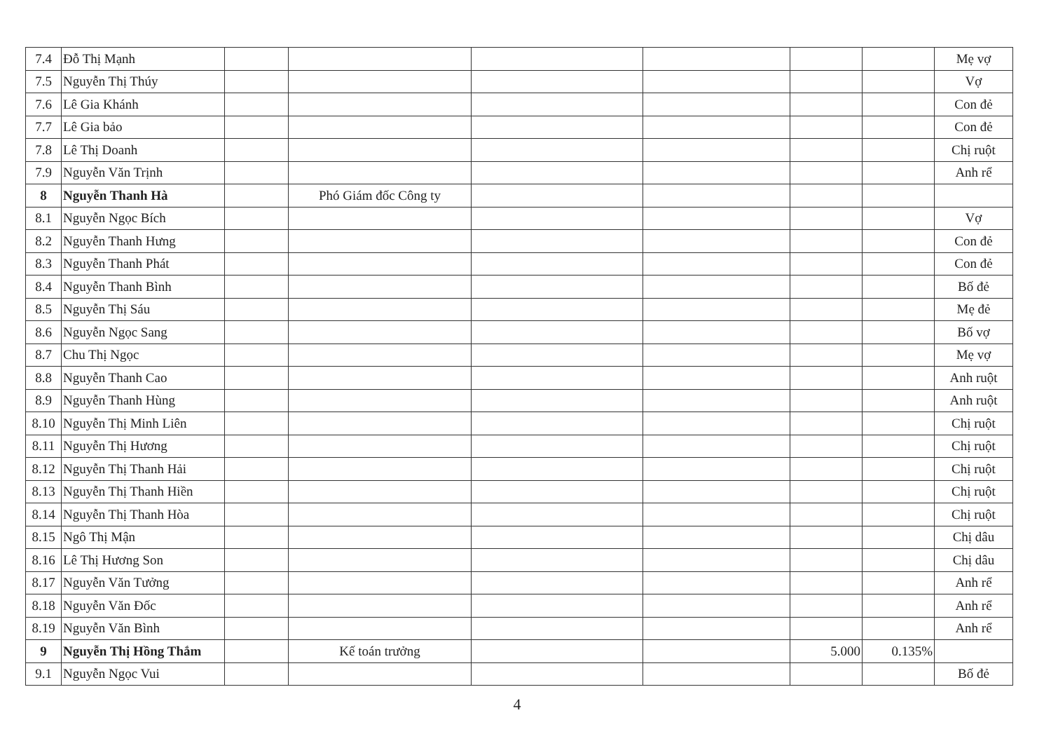| 7.4 | Đỗ Thị Mạnh | | | | | | | Mẹ vợ |
| 7.5 | Nguyễn Thị Thúy | | | | | | | Vợ |
| 7.6 | Lê Gia Khánh | | | | | | | Con đẻ |
| 7.7 | Lê Gia bảo | | | | | | | Con đẻ |
| 7.8 | Lê Thị Doanh | | | | | | | Chị ruột |
| 7.9 | Nguyễn Văn Trịnh | | | | | | | Anh rể |
| 8 | Nguyễn Thanh Hà | | Phó Giám đốc Công ty | | | | | |
| 8.1 | Nguyễn Ngọc Bích | | | | | | | Vợ |
| 8.2 | Nguyễn Thanh Hưng | | | | | | | Con đẻ |
| 8.3 | Nguyễn Thanh Phát | | | | | | | Con đẻ |
| 8.4 | Nguyễn Thanh Bình | | | | | | | Bố đẻ |
| 8.5 | Nguyễn Thị Sáu | | | | | | | Mẹ đẻ |
| 8.6 | Nguyễn Ngọc Sang | | | | | | | Bố vợ |
| 8.7 | Chu Thị Ngọc | | | | | | | Mẹ vợ |
| 8.8 | Nguyễn Thanh Cao | | | | | | | Anh ruột |
| 8.9 | Nguyễn Thanh Hùng | | | | | | | Anh ruột |
| 8.10 | Nguyễn Thị Minh Liên | | | | | | | Chị ruột |
| 8.11 | Nguyễn Thị Hương | | | | | | | Chị ruột |
| 8.12 | Nguyễn Thị Thanh Hải | | | | | | | Chị ruột |
| 8.13 | Nguyễn Thị Thanh Hiền | | | | | | | Chị ruột |
| 8.14 | Nguyễn Thị Thanh Hòa | | | | | | | Chị ruột |
| 8.15 | Ngô Thị Mận | | | | | | | Chị dâu |
| 8.16 | Lê Thị Hương Son | | | | | | | Chị dâu |
| 8.17 | Nguyễn Văn Tưởng | | | | | | | Anh rể |
| 8.18 | Nguyễn Văn Đốc | | | | | | | Anh rể |
| 8.19 | Nguyễn Văn Bình | | | | | | | Anh rể |
| 9 | Nguyễn Thị Hồng Thắm | | Kế toán trưởng | | | 5.000 | 0.135% | |
| 9.1 | Nguyễn Ngọc Vui | | | | | | | Bố đẻ |
4